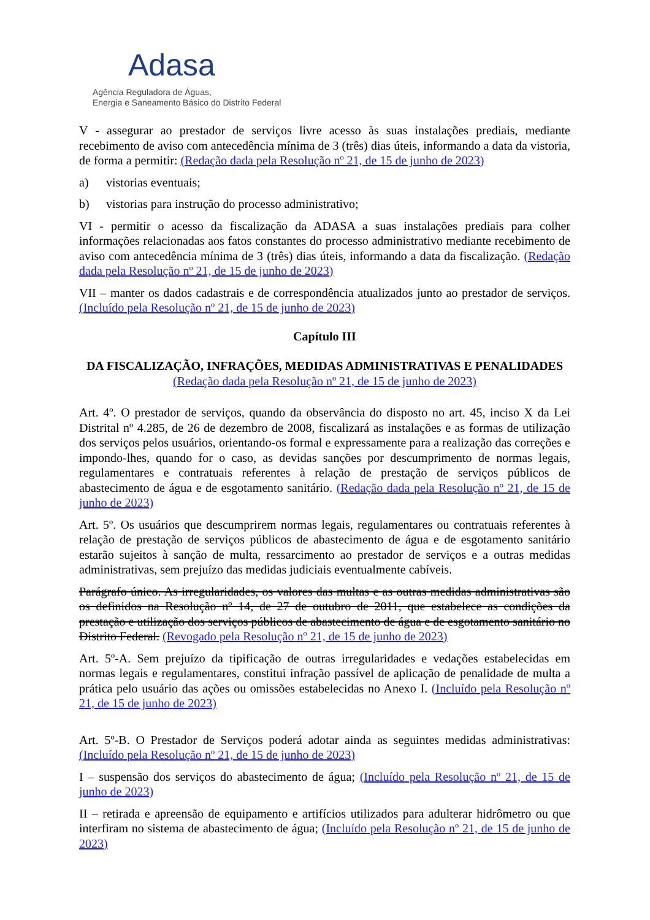Adasa
Agência Reguladora de Águas,
Energia e Saneamento Básico do Distrito Federal
V - assegurar ao prestador de serviços livre acesso às suas instalações prediais, mediante recebimento de aviso com antecedência mínima de 3 (três) dias úteis, informando a data da vistoria, de forma a permitir: (Redação dada pela Resolução nº 21, de 15 de junho de 2023)
a) vistorias eventuais;
b) vistorias para instrução do processo administrativo;
VI - permitir o acesso da fiscalização da ADASA a suas instalações prediais para colher informações relacionadas aos fatos constantes do processo administrativo mediante recebimento de aviso com antecedência mínima de 3 (três) dias úteis, informando a data da fiscalização. (Redação dada pela Resolução nº 21, de 15 de junho de 2023)
VII – manter os dados cadastrais e de correspondência atualizados junto ao prestador de serviços. (Incluído pela Resolução nº 21, de 15 de junho de 2023)
Capítulo III
DA FISCALIZAÇÃO, INFRAÇÕES, MEDIDAS ADMINISTRATIVAS E PENALIDADES (Redação dada pela Resolução nº 21, de 15 de junho de 2023)
Art. 4º. O prestador de serviços, quando da observância do disposto no art. 45, inciso X da Lei Distrital nº 4.285, de 26 de dezembro de 2008, fiscalizará as instalações e as formas de utilização dos serviços pelos usuários, orientando-os formal e expressamente para a realização das correções e impondo-lhes, quando for o caso, as devidas sanções por descumprimento de normas legais, regulamentares e contratuais referentes à relação de prestação de serviços públicos de abastecimento de água e de esgotamento sanitário. (Redação dada pela Resolução nº 21, de 15 de junho de 2023)
Art. 5º. Os usuários que descumprirem normas legais, regulamentares ou contratuais referentes à relação de prestação de serviços públicos de abastecimento de água e de esgotamento sanitário estarão sujeitos à sanção de multa, ressarcimento ao prestador de serviços e a outras medidas administrativas, sem prejuízo das medidas judiciais eventualmente cabíveis.
Parágrafo único. As irregularidades, os valores das multas e as outras medidas administrativas são os definidos na Resolução nº 14, de 27 de outubro de 2011, que estabelece as condições da prestação e utilização dos serviços públicos de abastecimento de água e de esgotamento sanitário no Distrito Federal. (Revogado pela Resolução nº 21, de 15 de junho de 2023)
Art. 5º-A. Sem prejuízo da tipificação de outras irregularidades e vedações estabelecidas em normas legais e regulamentares, constitui infração passível de aplicação de penalidade de multa a prática pelo usuário das ações ou omissões estabelecidas no Anexo I. (Incluído pela Resolução nº 21, de 15 de junho de 2023)
Art. 5º-B. O Prestador de Serviços poderá adotar ainda as seguintes medidas administrativas: (Incluído pela Resolução nº 21, de 15 de junho de 2023)
I – suspensão dos serviços do abastecimento de água; (Incluído pela Resolução nº 21, de 15 de junho de 2023)
II – retirada e apreensão de equipamento e artifícios utilizados para adulterar hidrômetro ou que interfiram no sistema de abastecimento de água; (Incluído pela Resolução nº 21, de 15 de junho de 2023)